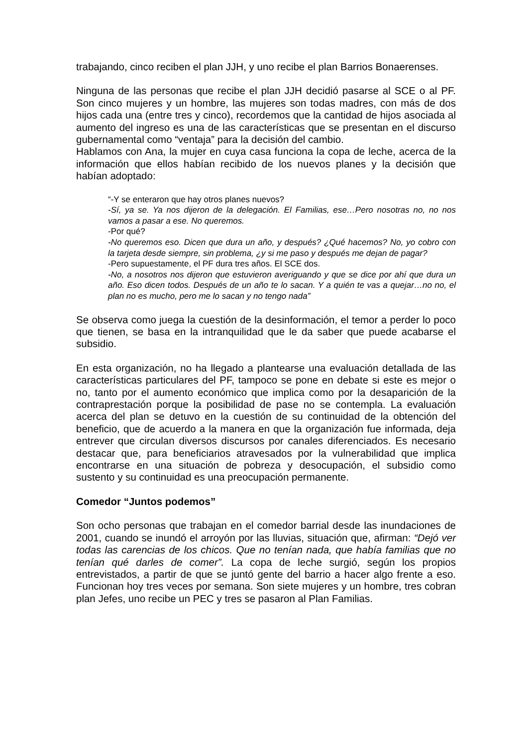trabajando, cinco reciben el plan JJH, y uno recibe el plan Barrios Bonaerenses.
Ninguna de las personas que recibe el plan JJH decidió pasarse al SCE o al PF. Son cinco mujeres y un hombre, las mujeres son todas madres, con más de dos hijos cada una (entre tres y cinco), recordemos que la cantidad de hijos asociada al aumento del ingreso es una de las características que se presentan en el discurso gubernamental como “ventaja” para la decisión del cambio.
Hablamos con Ana, la mujer en cuya casa funciona la copa de leche, acerca de la información que ellos habían recibido de los nuevos planes y la decisión que habían adoptado:
“-Y se enteraron que hay otros planes nuevos?
-Sí, ya se. Ya nos dijeron de la delegación. El Familias, ese…Pero nosotras no, no nos vamos a pasar a ese. No queremos.
-Por qué?
-No queremos eso. Dicen que dura un año, y después? ¿Qué hacemos? No, yo cobro con la tarjeta desde siempre, sin problema, ¿y si me paso y después me dejan de pagar?
-Pero supuestamente, el PF dura tres años. El SCE dos.
-No, a nosotros nos dijeron que estuvieron averiguando y que se dice por ahí que dura un año. Eso dicen todos. Después de un año te lo sacan. Y a quién te vas a quejar…no no, el plan no es mucho, pero me lo sacan y no tengo nada”
Se observa como juega la cuestión de la desinformación, el temor a perder lo poco que tienen, se basa en la intranquilidad que le da saber que puede acabarse el subsidio.
En esta organización, no ha llegado a plantearse una evaluación detallada de las características particulares del PF, tampoco se pone en debate si este es mejor o no, tanto por el aumento económico que implica como por la desaparición de la contraprestación porque la posibilidad de pase no se contempla. La evaluación acerca del plan se detuvo en la cuestión de su continuidad de la obtención del beneficio, que de acuerdo a la manera en que la organización fue informada, deja entrever que circulan diversos discursos por canales diferenciados. Es necesario destacar que, para beneficiarios atravesados por la vulnerabilidad que implica encontrarse en una situación de pobreza y desocupación, el subsidio como sustento y su continuidad es una preocupación permanente.
Comedor “Juntos podemos”
Son ocho personas que trabajan en el comedor barrial desde las inundaciones de 2001, cuando se inundó el arroyón por las lluvias, situación que, afirman: “Dejó ver todas las carencias de los chicos. Que no tenían nada, que había familias que no tenían qué darles de comer”. La copa de leche surgió, según los propios entrevistados, a partir de que se juntó gente del barrio a hacer algo frente a eso. Funcionan hoy tres veces por semana. Son siete mujeres y un hombre, tres cobran plan Jefes, uno recibe un PEC y tres se pasaron al Plan Familias.